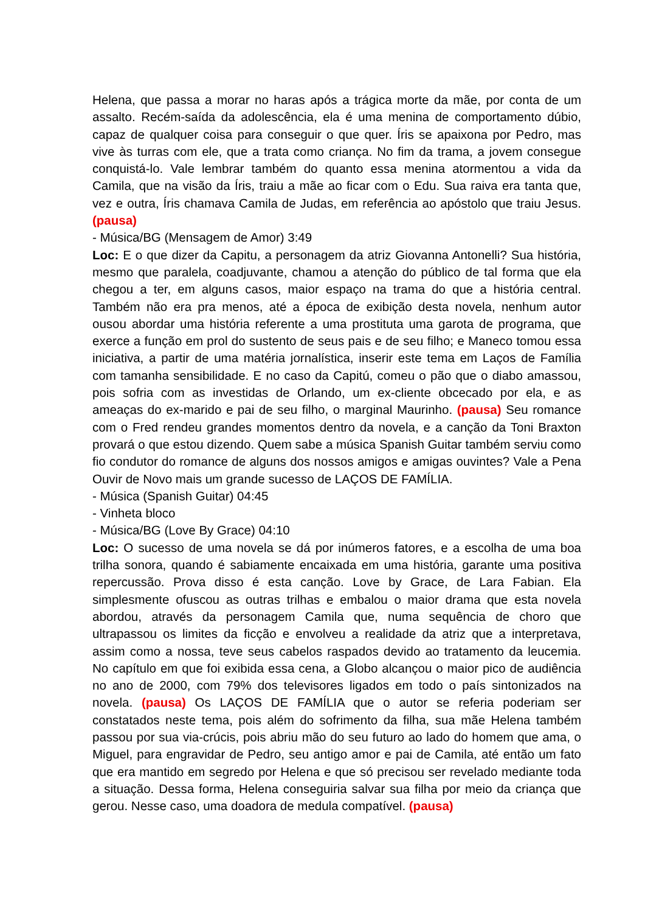Helena, que passa a morar no haras após a trágica morte da mãe, por conta de um assalto. Recém-saída da adolescência, ela é uma menina de comportamento dúbio, capaz de qualquer coisa para conseguir o que quer. Íris se apaixona por Pedro, mas vive às turras com ele, que a trata como criança. No fim da trama, a jovem consegue conquistá-lo. Vale lembrar também do quanto essa menina atormentou a vida da Camila, que na visão da Íris, traiu a mãe ao ficar com o Edu. Sua raiva era tanta que, vez e outra, Íris chamava Camila de Judas, em referência ao apóstolo que traiu Jesus. (pausa)
- Música/BG (Mensagem de Amor) 3:49
Loc: E o que dizer da Capitu, a personagem da atriz Giovanna Antonelli? Sua história, mesmo que paralela, coadjuvante, chamou a atenção do público de tal forma que ela chegou a ter, em alguns casos, maior espaço na trama do que a história central. Também não era pra menos, até a época de exibição desta novela, nenhum autor ousou abordar uma história referente a uma prostituta uma garota de programa, que exerce a função em prol do sustento de seus pais e de seu filho; e Maneco tomou essa iniciativa, a partir de uma matéria jornalística, inserir este tema em Laços de Família com tamanha sensibilidade. E no caso da Capitú, comeu o pão que o diabo amassou, pois sofria com as investidas de Orlando, um ex-cliente obcecado por ela, e as ameaças do ex-marido e pai de seu filho, o marginal Maurinho. (pausa) Seu romance com o Fred rendeu grandes momentos dentro da novela, e a canção da Toni Braxton provará o que estou dizendo. Quem sabe a música Spanish Guitar também serviu como fio condutor do romance de alguns dos nossos amigos e amigas ouvintes? Vale a Pena Ouvir de Novo mais um grande sucesso de LAÇOS DE FAMÍLIA.
- Música (Spanish Guitar) 04:45
- Vinheta bloco
- Música/BG (Love By Grace) 04:10
Loc: O sucesso de uma novela se dá por inúmeros fatores, e a escolha de uma boa trilha sonora, quando é sabiamente encaixada em uma história, garante uma positiva repercussão. Prova disso é esta canção. Love by Grace, de Lara Fabian. Ela simplesmente ofuscou as outras trilhas e embalou o maior drama que esta novela abordou, através da personagem Camila que, numa sequência de choro que ultrapassou os limites da ficção e envolveu a realidade da atriz que a interpretava, assim como a nossa, teve seus cabelos raspados devido ao tratamento da leucemia. No capítulo em que foi exibida essa cena, a Globo alcançou o maior pico de audiência no ano de 2000, com 79% dos televisores ligados em todo o país sintonizados na novela. (pausa) Os LAÇOS DE FAMÍLIA que o autor se referia poderiam ser constatados neste tema, pois além do sofrimento da filha, sua mãe Helena também passou por sua via-crúcis, pois abriu mão do seu futuro ao lado do homem que ama, o Miguel, para engravidar de Pedro, seu antigo amor e pai de Camila, até então um fato que era mantido em segredo por Helena e que só precisou ser revelado mediante toda a situação. Dessa forma, Helena conseguiria salvar sua filha por meio da criança que gerou. Nesse caso, uma doadora de medula compatível. (pausa)